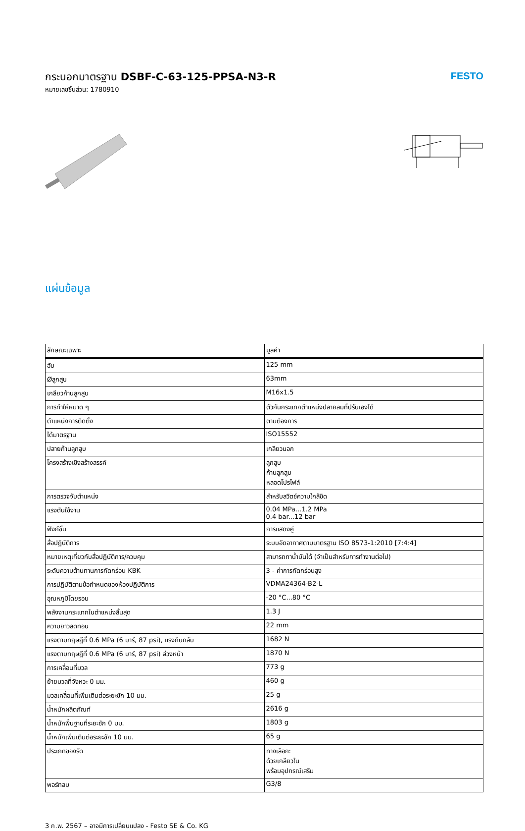FESTO
กระบอกมาตรฐาน DSBF-C-63-125-PPSA-N3-R
หมายเลขชิ้นส่วน: 1780910
แผ่นข้อมูล
| ลักษณะเฉพาะ | มูลค่า |
| --- | --- |
| ฮับ | 125 mm |
| Øลูกสูบ | 63mm |
| เกลียวก้านลูกสูบ | M16x1.5 |
| การทำให้หมาด ๆ | ตัวกันกระแทกตำแหน่งปลายลมที่ปรับเองได้ |
| ตำแหน่งการติดตั้ง | ตามต้องการ |
| ได้มาตรฐาน | ISO15552 |
| ปลายก้านลูกสูบ | เกลียวนอก |
| โครงสร้างเชิงสร้างสรรค์ | ลูกสูบ ก้านลูกสูบ หลอดโปรไฟล์ |
| การตรวจจับตำแหน่ง | สำหรับสวิตช์ความใกล้ชิด |
| แรงดันใช้งาน | 0.04 MPa...1.2 MPa 0.4 bar...12 bar |
| ฟังก์ชั่น | การแสดงคู่ |
| สื่อปฏิบัติการ | ระบบอัดอากาศตามมาตรฐาน ISO 8573-1:2010 [7:4:4] |
| หมายเหตุเกี่ยวกับสื่อปฏิบัติการ/ควบคุม | สามารถทาน้ำมันได้ (จำเป็นสำหรับการทำงานต่อไป) |
| ระดับความต้านทานการกัดกร่อน KBK | 3 - ค่าการกัดกร่อนสูง |
| การปฏิบัติตามข้อกำหนดของห้องปฏิบัติการ | VDMA24364-B2-L |
| อุณหภูมิโดยรอบ | -20 °C...80 °C |
| พลังงานกระแทกในตำแหน่งสิ้นสุด | 1.3 J |
| ความยาวลดทอน | 22 mm |
| แรงตามทฤษฎีที่ 0.6 MPa (6 บาร์, 87 psi), แรงถึบกลับ | 1682 N |
| แรงตามทฤษฎีที่ 0.6 MPa (6 บาร์, 87 psi) ล่วงหน้า | 1870 N |
| การเคลื่อนที่มวล | 773 g |
| ย้ายมวลที่จังหวะ 0 มม. | 460 g |
| มวลเคลื่อนที่เพิ่มเติมต่อระยะชัก 10 มม. | 25 g |
| น้ำหนักผลิตภัณฑ์ | 2616 g |
| น้ำหนักพื้นฐานที่ระยะชัก 0 มม. | 1803 g |
| น้ำหนักเพิ่มเติมต่อระยะชัก 10 มม. | 65 g |
| ประเภทของรัด | ทางเลือก: ด้วยเกลียวใน พร้อมอุปกรณ์เสริม |
| พอร์ทลม | G3/8 |
3 ก.พ. 2567 – อาจมีการเปลี่ยนแปลง - Festo SE & Co. KG